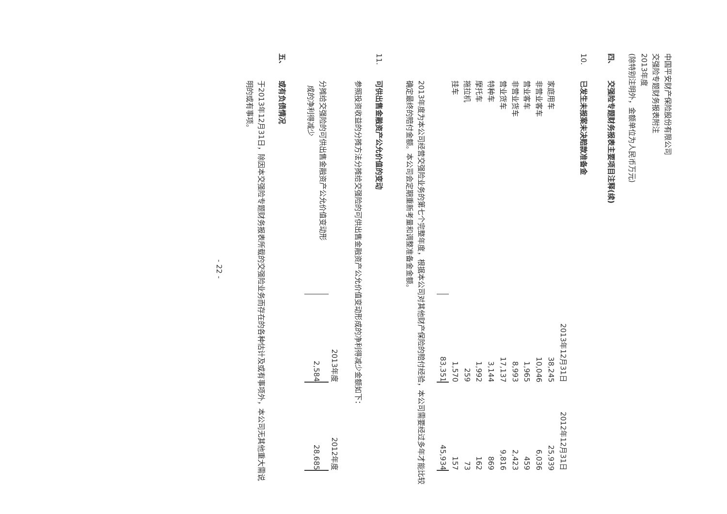中国平安财产保险股份有限公司
交强险专题财务报表附注
2013年度
(除特别注明外，金额单位为人民币万元)
四、
交强险专题财务报表主要项目注释(续)
10.
已发生未报案未决赔款准备金
| | 2013年12月31日 | 2012年12月31日 |
| 家庭用车 | 38,245 | 25,939 |
| 非营业客车 | 10,046 | 6,036 |
| 营业客车 | 1,965 | 459 |
| 非营业货车 | 8,993 | 2,423 |
| 营业货车 | 17,137 | 9,816 |
| 特种车 | 3,144 | 869 |
| 摩托车 | 1,992 | 162 |
| 拖拉机 | 259 | 73 |
| 挂车 | 1,570 | 157 |
| | 83,351 | 45,934 |
2013年度为本公司经营交强险业务的第七个完整年度，根据本公司对其他财产保险的赔付经验，本公司需要经过多年才能比较确定最终的赔付金额。本公司会定期重新考量和调整准备金金额。
11.
可供出售金融资产公允价值的变动
参照投资收益的分摊方法分摊给交强险的可供出售金融资产公允价值变动形成的净利得减少金额如下：
| | 2013年度 | 2012年度 |
| 分摊给交强险的可供出售金融资产公允价值变动形 成的净利得减少 | 2,584 | 28,685 |
五、
或有负债情况
于2013年12月31日，除因本交强险专题财务报表所载的交强险业务而存在的各种估计及或有事项外，本公司无其他重大需说明的或有事项。
- 22 -